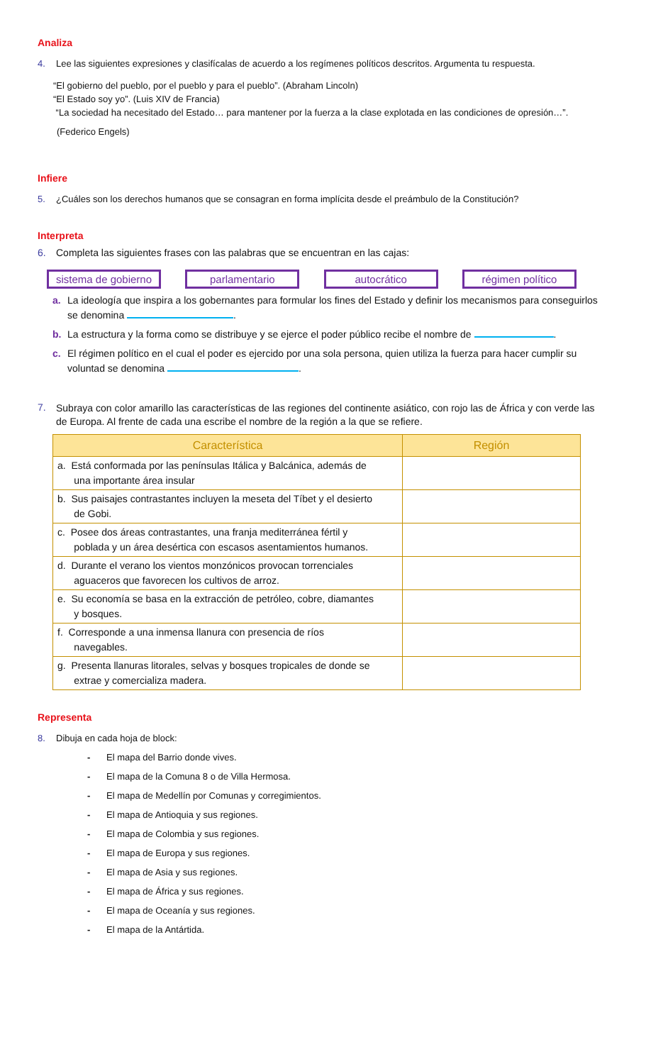Analiza
4. Lee las siguientes expresiones y clasifícalas de acuerdo a los regímenes políticos descritos. Argumenta tu respuesta.
“El gobierno del pueblo, por el pueblo y para el pueblo”. (Abraham Lincoln)
“El Estado soy yo”. (Luis XIV de Francia)
“La sociedad ha necesitado del Estado… para mantener por la fuerza a la clase explotada en las condiciones de opresión…”.
(Federico Engels)
Infiere
5. ¿Cuáles son los derechos humanos que se consagran en forma implícita desde el preámbulo de la Constitución?
Interpreta
6. Completa las siguientes frases con las palabras que se encuentran en las cajas:
sistema de gobierno
parlamentario autocrático régimen político
a. La ideología que inspira a los gobernantes para formular los fines del Estado y definir los mecanismos para conseguirlos se denomina .
b. La estructura y la forma como se distribuye y se ejerce el poder público recibe el nombre de .
c. El régimen político en el cual el poder es ejercido por una sola persona, quien utiliza la fuerza para hacer cumplir su voluntad se denomina .
7. Subraya con color amarillo las características de las regiones del continente asiático, con rojo las de África y con verde las de Europa. Al frente de cada una escribe el nombre de la región a la que se refiere.
| Característica | Región |
| --- | --- |
| a. Está conformada por las penínsulas Itálica y Balcánica, además de una importante área insular | |
| b. Sus paisajes contrastantes incluyen la meseta del Tíbet y el desierto de Gobi. | |
| c. Posee dos áreas contrastantes, una franja mediterránea fértil y poblada y un área desértica con escasos asentamientos humanos. | |
| d. Durante el verano los vientos monzónicos provocan torrenciales aguaceros que favorecen los cultivos de arroz. | |
| e. Su economía se basa en la extracción de petróleo, cobre, diamantes y bosques. | |
| f. Corresponde a una inmensa llanura con presencia de ríos navegables. | |
| g. Presenta llanuras litorales, selvas y bosques tropicales de donde se extrae y comercializa madera. | |
Representa
8. Dibuja en cada hoja de block:
- El mapa del Barrio donde vives.
- El mapa de la Comuna 8 o de Villa Hermosa.
- El mapa de Medellín por Comunas y corregimientos.
- El mapa de Antioquia y sus regiones.
- El mapa de Colombia y sus regiones.
- El mapa de Europa y sus regiones.
- El mapa de Asia y sus regiones.
- El mapa de África y sus regiones.
- El mapa de Oceanía y sus regiones.
- El mapa de la Antártida.